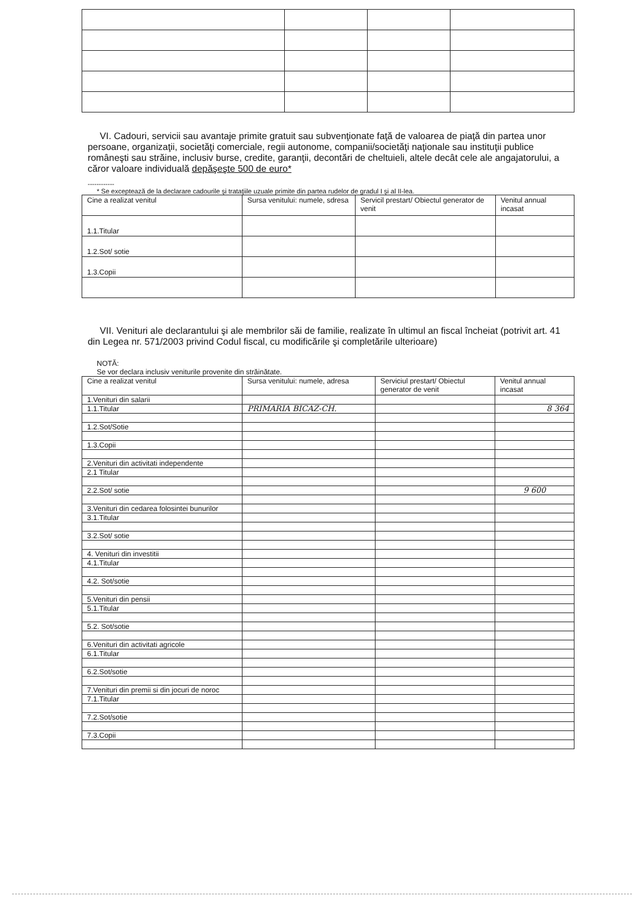VI. Cadouri, servicii sau avantaje primite gratuit sau subvenţionate faţă de valoarea de piaţă din partea unor persoane, organizaţii, societăţi comerciale, regii autonome, companii/societăţi naţionale sau instituţii publice româneşti sau străine, inclusiv burse, credite, garanţii, decontări de cheltuieli, altele decât cele ale angajatorului, a căror valoare individuală depăşeşte 500 de euro*
------------
* Se exceptează de la declarare cadourile şi trataţiile uzuale primite din partea rudelor de gradul I şi al II-lea.
| Cine a realizat venitul | Sursa venitului: numele, sdresa | Servicil prestart/ Obiectul generator de venit | Venitul annual incasat |
| 1.1.Titular | | | |
| 1.2.Sot/ sotie | | | |
| 1.3.Copii | | | |
VII. Venituri ale declarantului şi ale membrilor săi de familie, realizate în ultimul an fiscal încheiat (potrivit art. 41 din Legea nr. 571/2003 privind Codul fiscal, cu modificările şi completările ulterioare)
NOTĂ:
Se vor declara inclusiv veniturile provenite din străinătate.
| Cine a realizat venitul | Sursa venitului: numele, adresa | Serviciul prestart/ Obiectul generator de venit | Venitul annual incasat |
| 1.Venituri din salarii | | | |
| 1.1.Titular | PRIMARIA BICAZ-CH. | | 8 364 |
| 1.2.Sot/Sotie | | | |
| 1.3.Copii | | | |
| 2.Venituri din activitati independente | | | |
| 2.1 Titular | | | |
| 2.2.Sot/ sotie | | | 9 600 |
| 3.Venituri din cedarea folosintei bunurilor | | | |
| 3.1.Titular | | | |
| 3.2.Sot/ sotie | | | |
| 4. Venituri din investitii | | | |
| 4.1.Titular | | | |
| 4.2. Sot/sotie | | | |
| 5.Venituri din pensii | | | |
| 5.1.Titular | | | |
| 5.2. Sot/sotie | | | |
| 6.Venituri din activitati agricole | | | |
| 6.1.Titular | | | |
| 6.2.Sot/sotie | | | |
| 7.Venituri din premii si din jocuri de noroc | | | |
| 7.1.Titular | | | |
| 7.2.Sot/sotie | | | |
| 7.3.Copii | | | |